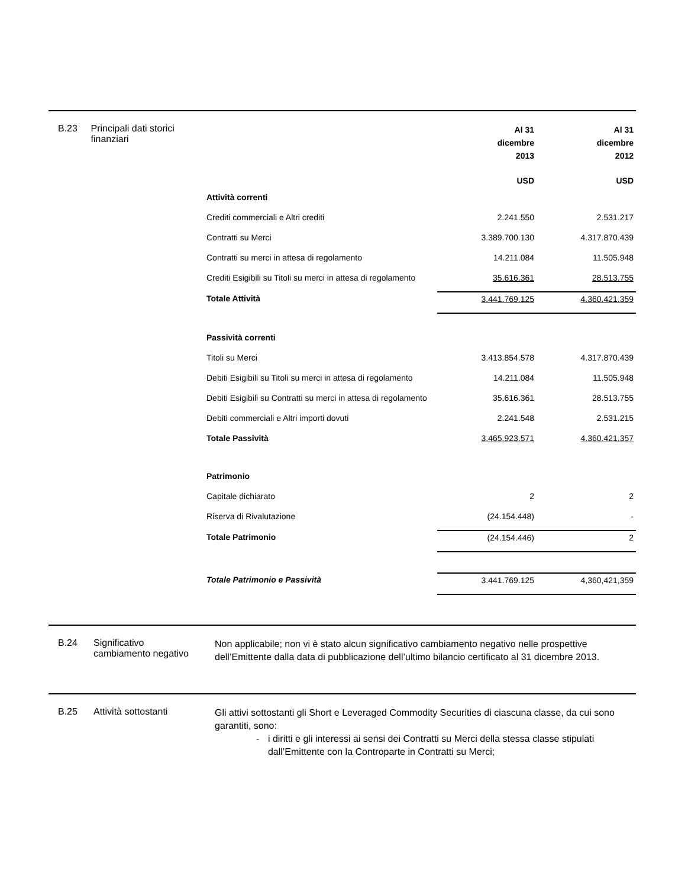B.23 Principali dati storici finanziari
| | Al 31 dicembre 2013 | Al 31 dicembre 2012 |
| | USD | USD |
| Attività correnti | | |
| Crediti commerciali e Altri crediti | 2.241.550 | 2.531.217 |
| Contratti su Merci | 3.389.700.130 | 4.317.870.439 |
| Contratti su merci in attesa di regolamento | 14.211.084 | 11.505.948 |
| Crediti Esigibili su Titoli su merci in attesa di regolamento | 35.616.361 | 28.513.755 |
| Totale Attività | 3.441.769.125 | 4.360.421.359 |
| Passività correnti | | |
| Titoli su Merci | 3.413.854.578 | 4.317.870.439 |
| Debiti Esigibili su Titoli su merci in attesa di regolamento | 14.211.084 | 11.505.948 |
| Debiti Esigibili su Contratti su merci in attesa di regolamento | 35.616.361 | 28.513.755 |
| Debiti commerciali e Altri importi dovuti | 2.241.548 | 2.531.215 |
| Totale Passività | 3.465.923.571 | 4.360.421.357 |
| Patrimonio | | |
| Capitale dichiarato | 2 | 2 |
| Riserva di Rivalutazione | (24.154.448) | - |
| Totale Patrimonio | (24.154.446) | 2 |
| Totale Patrimonio e Passività | 3.441.769.125 | 4,360,421,359 |
B.24 Significativo cambiamento negativo
Non applicabile; non vi è stato alcun significativo cambiamento negativo nelle prospettive dell’Emittente dalla data di pubblicazione dell’ultimo bilancio certificato al 31 dicembre 2013.
B.25 Attività sottostanti
Gli attivi sottostanti gli Short e Leveraged Commodity Securities di ciascuna classe, da cui sono garantiti, sono:
- i diritti e gli interessi ai sensi dei Contratti su Merci della stessa classe stipulati dall’Emittente con la Controparte in Contratti su Merci;